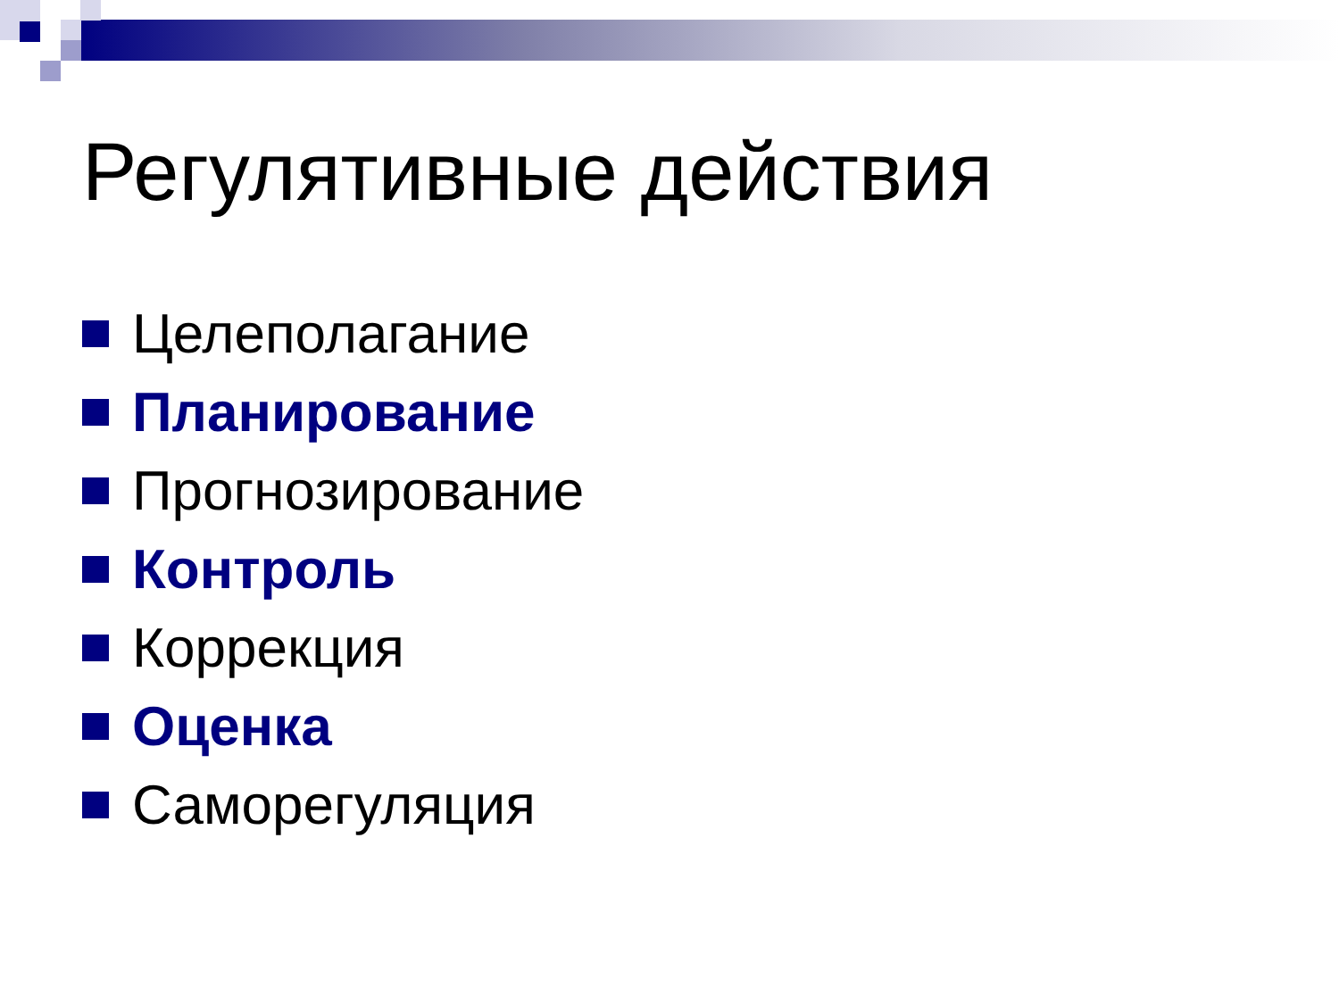Регулятивные действия
Целеполагание
Планирование
Прогнозирование
Контроль
Коррекция
Оценка
Саморегуляция